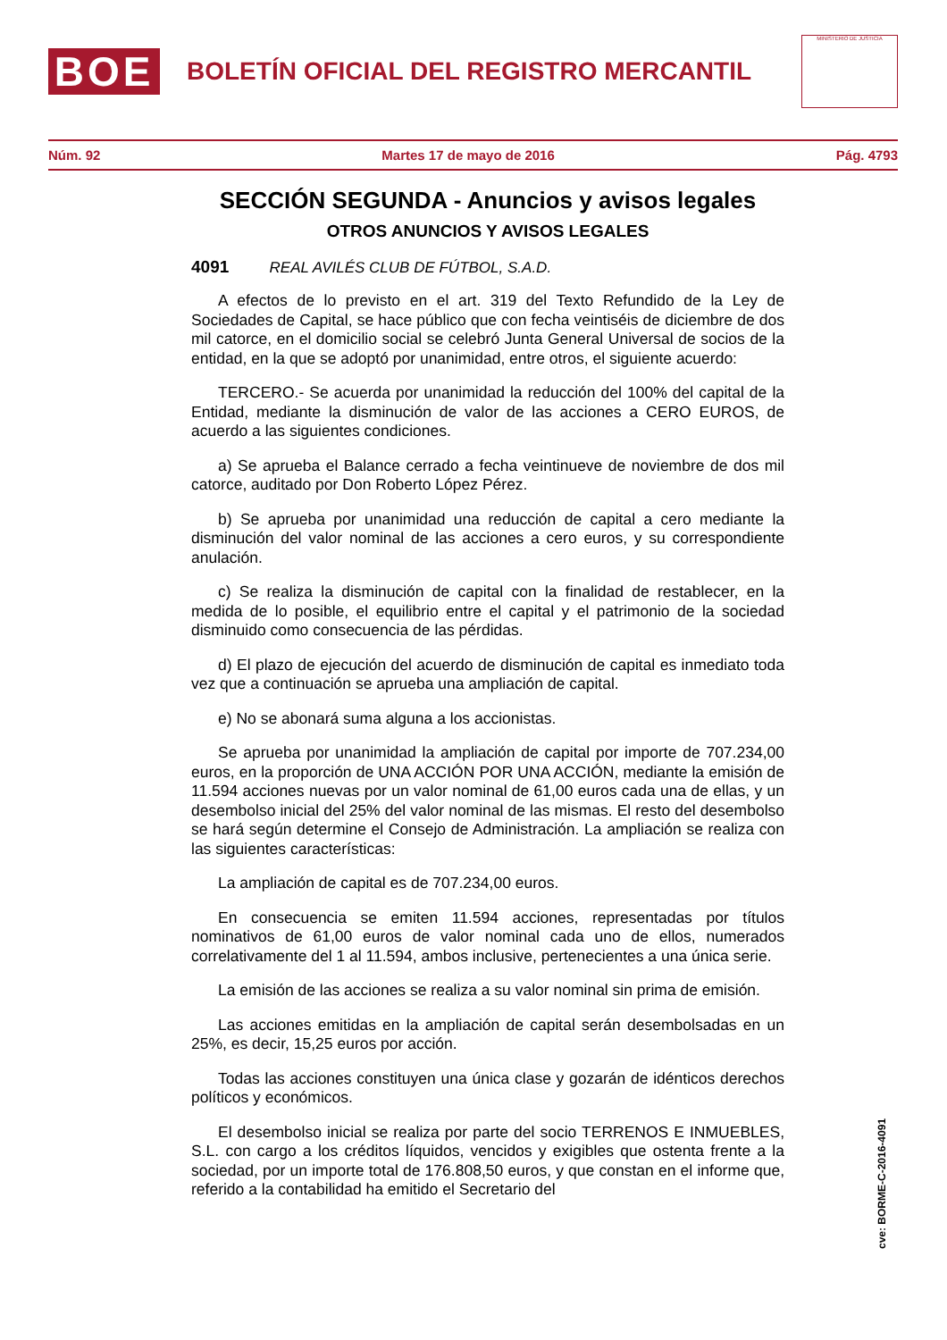BOE
BOLETÍN OFICIAL DEL REGISTRO MERCANTIL
MINISTERIO DE JUSTICIA
Núm. 92 Martes 17 de mayo de 2016 Pág. 4793
SECCIÓN SEGUNDA - Anuncios y avisos legales
OTROS ANUNCIOS Y AVISOS LEGALES
4091 REAL AVILÉS CLUB DE FÚTBOL, S.A.D.
A efectos de lo previsto en el art. 319 del Texto Refundido de la Ley de Sociedades de Capital, se hace público que con fecha veintiséis de diciembre de dos mil catorce, en el domicilio social se celebró Junta General Universal de socios de la entidad, en la que se adoptó por unanimidad, entre otros, el siguiente acuerdo:
TERCERO.- Se acuerda por unanimidad la reducción del 100% del capital de la Entidad, mediante la disminución de valor de las acciones a CERO EUROS, de acuerdo a las siguientes condiciones.
a) Se aprueba el Balance cerrado a fecha veintinueve de noviembre de dos mil catorce, auditado por Don Roberto López Pérez.
b) Se aprueba por unanimidad una reducción de capital a cero mediante la disminución del valor nominal de las acciones a cero euros, y su correspondiente anulación.
c) Se realiza la disminución de capital con la finalidad de restablecer, en la medida de lo posible, el equilibrio entre el capital y el patrimonio de la sociedad disminuido como consecuencia de las pérdidas.
d) El plazo de ejecución del acuerdo de disminución de capital es inmediato toda vez que a continuación se aprueba una ampliación de capital.
e) No se abonará suma alguna a los accionistas.
Se aprueba por unanimidad la ampliación de capital por importe de 707.234,00 euros, en la proporción de UNA ACCIÓN POR UNA ACCIÓN, mediante la emisión de 11.594 acciones nuevas por un valor nominal de 61,00 euros cada una de ellas, y un desembolso inicial del 25% del valor nominal de las mismas. El resto del desembolso se hará según determine el Consejo de Administración. La ampliación se realiza con las siguientes características:
La ampliación de capital es de 707.234,00 euros.
En consecuencia se emiten 11.594 acciones, representadas por títulos nominativos de 61,00 euros de valor nominal cada uno de ellos, numerados correlativamente del 1 al 11.594, ambos inclusive, pertenecientes a una única serie.
La emisión de las acciones se realiza a su valor nominal sin prima de emisión.
Las acciones emitidas en la ampliación de capital serán desembolsadas en un 25%, es decir, 15,25 euros por acción.
Todas las acciones constituyen una única clase y gozarán de idénticos derechos políticos y económicos.
El desembolso inicial se realiza por parte del socio TERRENOS E INMUEBLES, S.L. con cargo a los créditos líquidos, vencidos y exigibles que ostenta frente a la sociedad, por un importe total de 176.808,50 euros, y que constan en el informe que, referido a la contabilidad ha emitido el Secretario del
cve: BORME-C-2016-4091